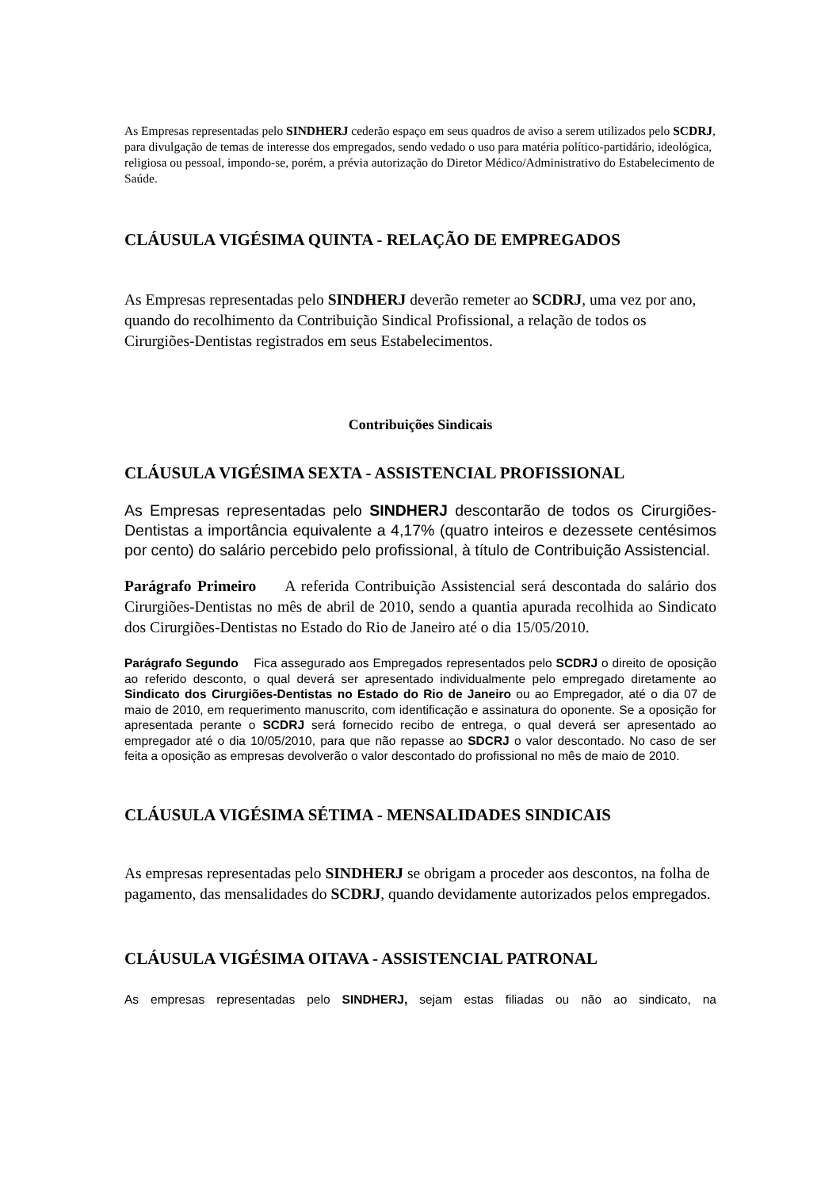As Empresas representadas pelo SINDHERJ cederão espaço em seus quadros de aviso a serem utilizados pelo SCDRJ, para divulgação de temas de interesse dos empregados, sendo vedado o uso para matéria político-partidário, ideológica, religiosa ou pessoal, impondo-se, porém, a prévia autorização do Diretor Médico/Administrativo do Estabelecimento de Saúde.
CLÁUSULA VIGÉSIMA QUINTA - RELAÇÃO DE EMPREGADOS
As Empresas representadas pelo SINDHERJ deverão remeter ao SCDRJ, uma vez por ano, quando do recolhimento da Contribuição Sindical Profissional, a relação de todos os Cirurgiões-Dentistas registrados em seus Estabelecimentos.
Contribuições Sindicais
CLÁUSULA VIGÉSIMA SEXTA - ASSISTENCIAL PROFISSIONAL
As Empresas representadas pelo SINDHERJ descontarão de todos os Cirurgiões-Dentistas a importância equivalente a 4,17% (quatro inteiros e dezessete centésimos por cento) do salário percebido pelo profissional, à título de Contribuição Assistencial.
Parágrafo Primeiro A referida Contribuição Assistencial será descontada do salário dos Cirurgiões-Dentistas no mês de abril de 2010, sendo a quantia apurada recolhida ao Sindicato dos Cirurgiões-Dentistas no Estado do Rio de Janeiro até o dia 15/05/2010.
Parágrafo Segundo Fica assegurado aos Empregados representados pelo SCDRJ o direito de oposição ao referido desconto, o qual deverá ser apresentado individualmente pelo empregado diretamente ao Sindicato dos Cirurgiões-Dentistas no Estado do Rio de Janeiro ou ao Empregador, até o dia 07 de maio de 2010, em requerimento manuscrito, com identificação e assinatura do oponente. Se a oposição for apresentada perante o SCDRJ será fornecido recibo de entrega, o qual deverá ser apresentado ao empregador até o dia 10/05/2010, para que não repasse ao SDCRJ o valor descontado. No caso de ser feita a oposição as empresas devolverão o valor descontado do profissional no mês de maio de 2010.
CLÁUSULA VIGÉSIMA SÉTIMA - MENSALIDADES SINDICAIS
As empresas representadas pelo SINDHERJ se obrigam a proceder aos descontos, na folha de pagamento, das mensalidades do SCDRJ, quando devidamente autorizados pelos empregados.
CLÁUSULA VIGÉSIMA OITAVA - ASSISTENCIAL PATRONAL
As empresas representadas pelo SINDHERJ, sejam estas filiadas ou não ao sindicato, na